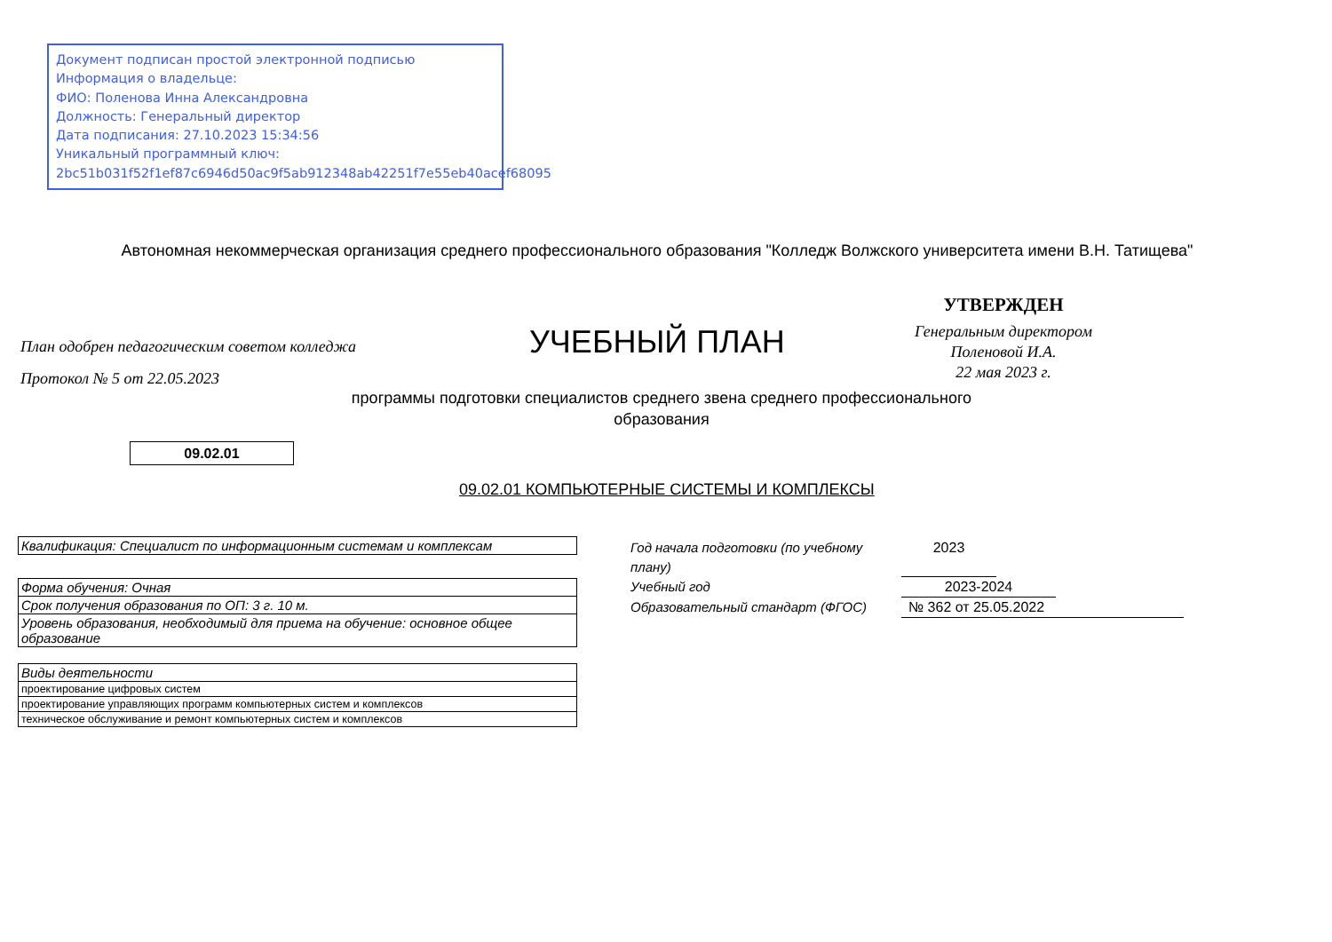Документ подписан простой электронной подписью
Информация о владельце:
ФИО: Поленова Инна Александровна
Должность: Генеральный директор
Дата подписания: 27.10.2023 15:34:56
Уникальный программный ключ:
2bc51b031f52f1ef87c6946d50ac9f5ab912348ab42251f7e55eb40acef68095
Автономная некоммерческая организация среднего профессионального образования "Колледж Волжского университета имени В.Н. Татищева"
План одобрен педагогическим советом колледжа
Протокол № 5 от 22.05.2023
УЧЕБНЫЙ ПЛАН
УТВЕРЖДЕН
Генеральным директором
Поленовой И.А.
22 мая 2023 г.
программы подготовки специалистов среднего звена среднего профессионального образования
09.02.01
09.02.01 КОМПЬЮТЕРНЫЕ СИСТЕМЫ И КОМПЛЕКСЫ
| Квалификация: Специалист по информационным системам и комплексам |
| Форма обучения: Очная |
| Срок получения образования по ОП: 3 г. 10 м. |
| Уровень образования, необходимый для приема на обучение: основное общее образование |
| Виды деятельности |
| проектирование цифровых систем |
| проектирование управляющих программ компьютерных систем и комплексов |
| техническое обслуживание и ремонт компьютерных систем и комплексов |
Год начала подготовки (по учебному плану) 2023
Учебный год 2023-2024
Образовательный стандарт (ФГОС) № 362 от 25.05.2022